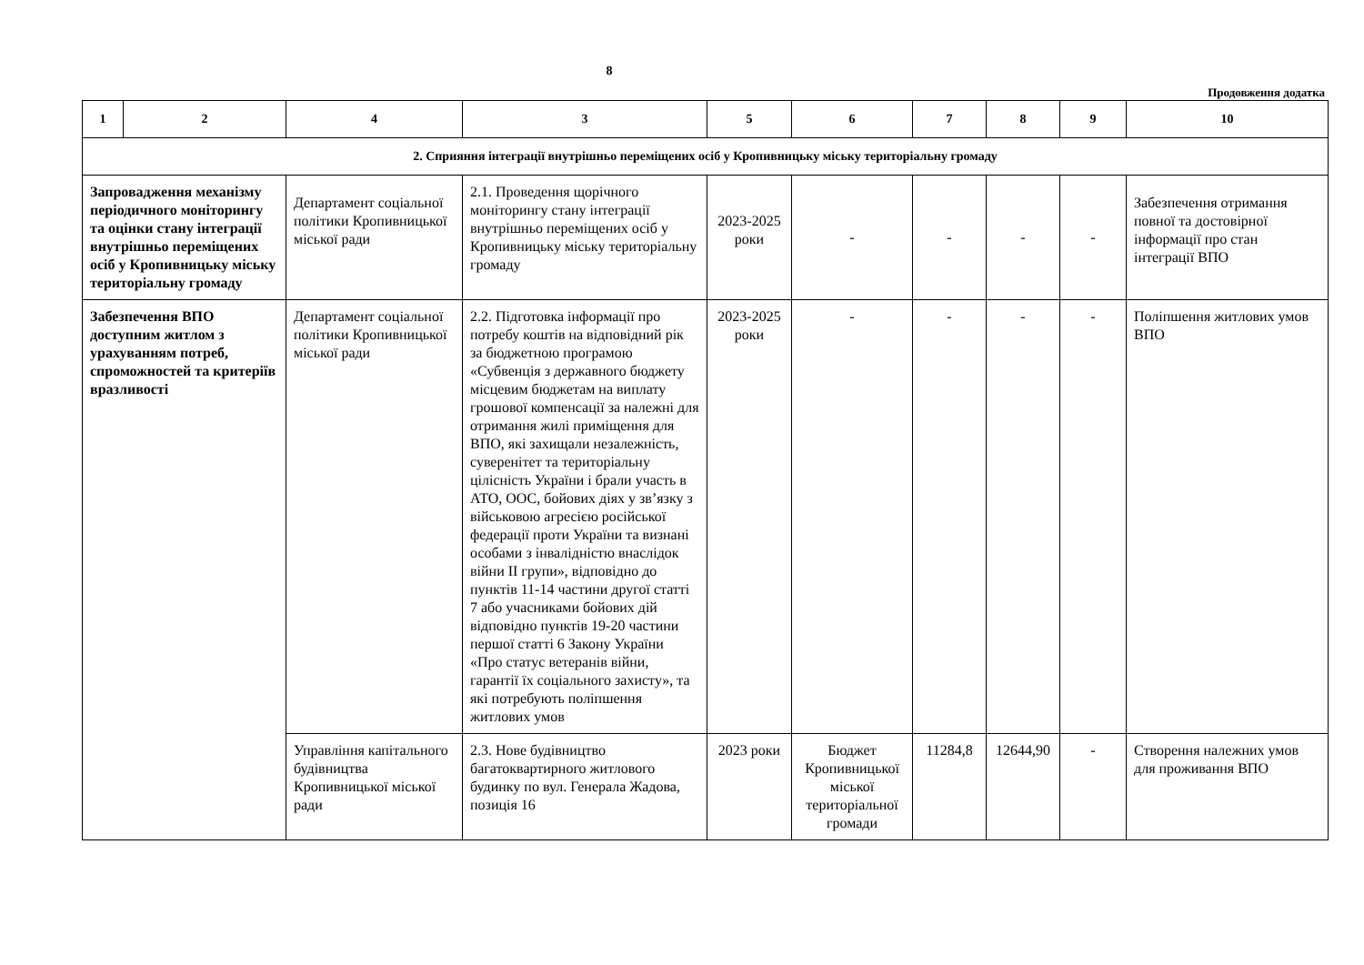8
Продовження додатка
| 1 | 2 | 4 | 3 | 5 | 6 | 7 | 8 | 9 | 10 |
| --- | --- | --- | --- | --- | --- | --- | --- | --- | --- |
| 2. Сприяння інтеграції внутрішньо переміщених осіб у Кропивницьку міську територіальну громаду | | | | | | | | | |
| Запровадження механізму періодичного моніторингу та оцінки стану інтеграції внутрішньо переміщених осіб у Кропивницьку міську територіальну громаду | | Департамент соціальної політики Кропивницької міської ради | 2.1. Проведення щорічного моніторингу стану інтеграції внутрішньо переміщених осіб у Кропивницьку міську територіальну громаду | 2023-2025 роки | - | - | - | - | Забезпечення отримання повної та достовірної інформації про стан інтеграції ВПО |
| Забезпечення ВПО доступним житлом з урахуванням потреб, спроможностей та критеріїв вразливості | | Департамент соціальної політики Кропивницької міської ради | 2.2. Підготовка інформації про потребу коштів на відповідний рік за бюджетною програмою «Субвенція з державного бюджету місцевим бюджетам на виплату грошової компенсації за належні для отримання жилі приміщення для ВПО, які захищали незалежність, суверенітет та територіальну цілісність України і брали участь в АТО, ООС, бойових діях у зв’язку з військовою агресією російської федерації проти України та визнані особами з інвалідністю внаслідок війни ІІ групи», відповідно до пунктів 11-14 частини другої статті 7 або учасниками бойових дій відповідно пунктів 19-20 частини першої статті 6 Закону України «Про статус ветеранів війни, гарантії їх соціального захисту», та які потребують поліпшення житлових умов | 2023-2025 роки | - | - | - | - | Поліпшення житлових умов ВПО |
| | | Управління капітального будівництва Кропивницької міської ради | 2.3. Нове будівництво багатоквартирного житлового будинку по вул. Генерала Жадова, позиція 16 | 2023 роки | Бюджет Кропивницької міської територіальної громади | 11284,8 | 12644,90 | - | Створення належних умов для проживання ВПО |